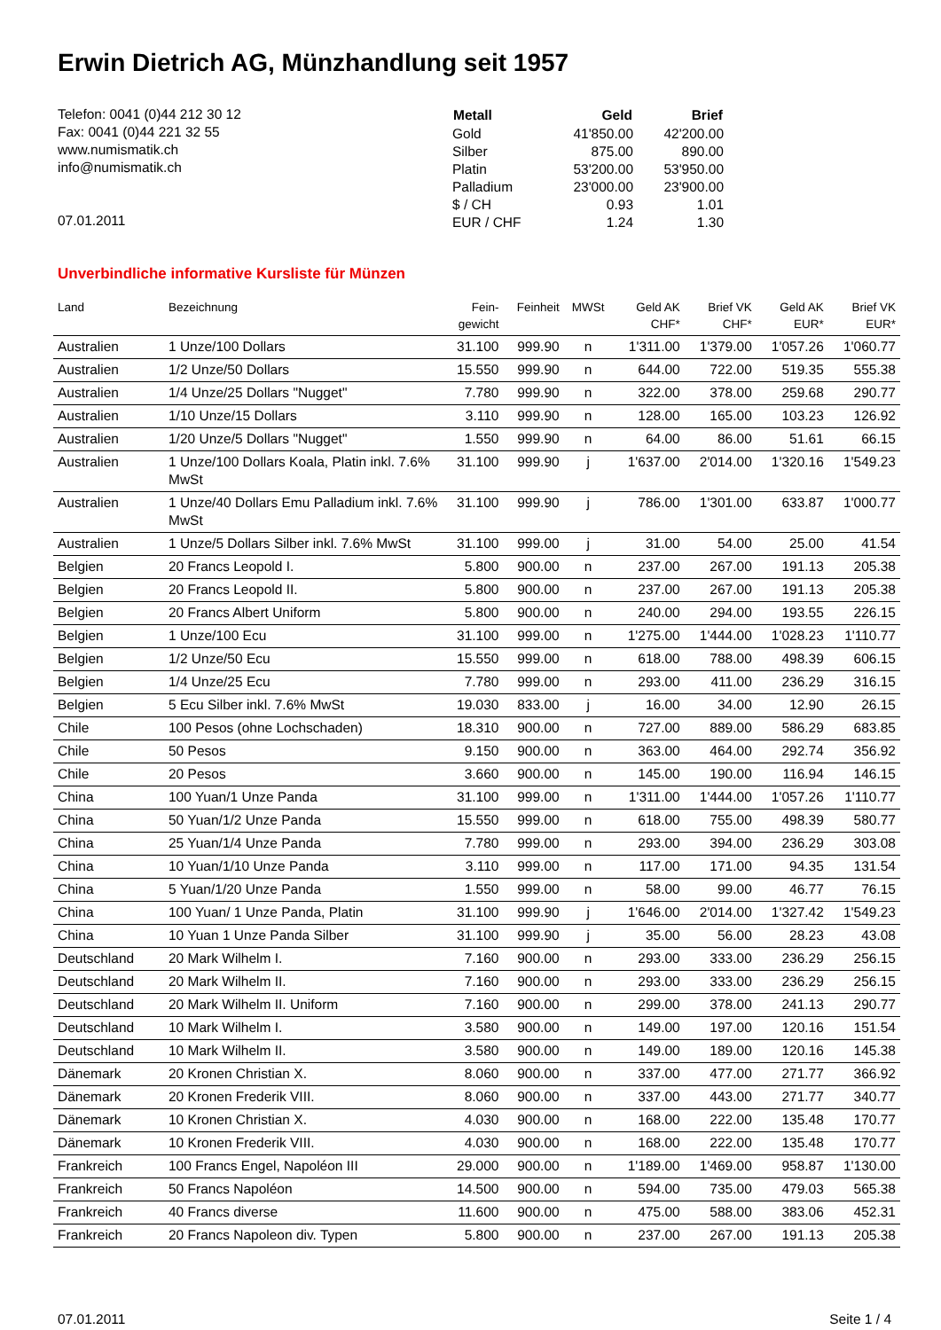Erwin Dietrich AG, Münzhandlung seit 1957
Telefon: 0041 (0)44 212 30 12
Fax: 0041 (0)44 221 32 55
www.numismatik.ch
info@numismatik.ch
07.01.2011
| Metall | Geld | Brief |
| --- | --- | --- |
| Gold | 41'850.00 | 42'200.00 |
| Silber | 875.00 | 890.00 |
| Platin | 53'200.00 | 53'950.00 |
| Palladium | 23'000.00 | 23'900.00 |
| $ / CH | 0.93 | 1.01 |
| EUR / CHF | 1.24 | 1.30 |
Unverbindliche informative Kursliste für Münzen
| Land | Bezeichnung | Fein- gewicht | Feinheit | MWSt | Geld AK CHF* | Brief VK CHF* | Geld AK EUR* | Brief VK EUR* |
| --- | --- | --- | --- | --- | --- | --- | --- | --- |
| Australien | 1 Unze/100 Dollars | 31.100 | 999.90 | n | 1'311.00 | 1'379.00 | 1'057.26 | 1'060.77 |
| Australien | 1/2 Unze/50 Dollars | 15.550 | 999.90 | n | 644.00 | 722.00 | 519.35 | 555.38 |
| Australien | 1/4 Unze/25 Dollars "Nugget" | 7.780 | 999.90 | n | 322.00 | 378.00 | 259.68 | 290.77 |
| Australien | 1/10 Unze/15 Dollars | 3.110 | 999.90 | n | 128.00 | 165.00 | 103.23 | 126.92 |
| Australien | 1/20 Unze/5 Dollars "Nugget" | 1.550 | 999.90 | n | 64.00 | 86.00 | 51.61 | 66.15 |
| Australien | 1 Unze/100 Dollars Koala, Platin inkl. 7.6% MwSt | 31.100 | 999.90 | j | 1'637.00 | 2'014.00 | 1'320.16 | 1'549.23 |
| Australien | 1 Unze/40 Dollars Emu Palladium inkl. 7.6% MwSt | 31.100 | 999.90 | j | 786.00 | 1'301.00 | 633.87 | 1'000.77 |
| Australien | 1 Unze/5 Dollars Silber inkl. 7.6% MwSt | 31.100 | 999.00 | j | 31.00 | 54.00 | 25.00 | 41.54 |
| Belgien | 20 Francs Leopold I. | 5.800 | 900.00 | n | 237.00 | 267.00 | 191.13 | 205.38 |
| Belgien | 20 Francs Leopold II. | 5.800 | 900.00 | n | 237.00 | 267.00 | 191.13 | 205.38 |
| Belgien | 20 Francs Albert Uniform | 5.800 | 900.00 | n | 240.00 | 294.00 | 193.55 | 226.15 |
| Belgien | 1 Unze/100 Ecu | 31.100 | 999.00 | n | 1'275.00 | 1'444.00 | 1'028.23 | 1'110.77 |
| Belgien | 1/2 Unze/50 Ecu | 15.550 | 999.00 | n | 618.00 | 788.00 | 498.39 | 606.15 |
| Belgien | 1/4 Unze/25 Ecu | 7.780 | 999.00 | n | 293.00 | 411.00 | 236.29 | 316.15 |
| Belgien | 5 Ecu Silber inkl. 7.6% MwSt | 19.030 | 833.00 | j | 16.00 | 34.00 | 12.90 | 26.15 |
| Chile | 100 Pesos (ohne Lochschaden) | 18.310 | 900.00 | n | 727.00 | 889.00 | 586.29 | 683.85 |
| Chile | 50 Pesos | 9.150 | 900.00 | n | 363.00 | 464.00 | 292.74 | 356.92 |
| Chile | 20 Pesos | 3.660 | 900.00 | n | 145.00 | 190.00 | 116.94 | 146.15 |
| China | 100 Yuan/1 Unze Panda | 31.100 | 999.00 | n | 1'311.00 | 1'444.00 | 1'057.26 | 1'110.77 |
| China | 50 Yuan/1/2 Unze Panda | 15.550 | 999.00 | n | 618.00 | 755.00 | 498.39 | 580.77 |
| China | 25 Yuan/1/4 Unze Panda | 7.780 | 999.00 | n | 293.00 | 394.00 | 236.29 | 303.08 |
| China | 10 Yuan/1/10 Unze Panda | 3.110 | 999.00 | n | 117.00 | 171.00 | 94.35 | 131.54 |
| China | 5 Yuan/1/20 Unze Panda | 1.550 | 999.00 | n | 58.00 | 99.00 | 46.77 | 76.15 |
| China | 100 Yuan/ 1 Unze Panda, Platin | 31.100 | 999.90 | j | 1'646.00 | 2'014.00 | 1'327.42 | 1'549.23 |
| China | 10 Yuan 1 Unze Panda Silber | 31.100 | 999.90 | j | 35.00 | 56.00 | 28.23 | 43.08 |
| Deutschland | 20 Mark Wilhelm I. | 7.160 | 900.00 | n | 293.00 | 333.00 | 236.29 | 256.15 |
| Deutschland | 20 Mark Wilhelm II. | 7.160 | 900.00 | n | 293.00 | 333.00 | 236.29 | 256.15 |
| Deutschland | 20 Mark Wilhelm II. Uniform | 7.160 | 900.00 | n | 299.00 | 378.00 | 241.13 | 290.77 |
| Deutschland | 10 Mark Wilhelm I. | 3.580 | 900.00 | n | 149.00 | 197.00 | 120.16 | 151.54 |
| Deutschland | 10 Mark Wilhelm II. | 3.580 | 900.00 | n | 149.00 | 189.00 | 120.16 | 145.38 |
| Dänemark | 20 Kronen Christian X. | 8.060 | 900.00 | n | 337.00 | 477.00 | 271.77 | 366.92 |
| Dänemark | 20 Kronen Frederik VIII. | 8.060 | 900.00 | n | 337.00 | 443.00 | 271.77 | 340.77 |
| Dänemark | 10 Kronen Christian X. | 4.030 | 900.00 | n | 168.00 | 222.00 | 135.48 | 170.77 |
| Dänemark | 10 Kronen Frederik VIII. | 4.030 | 900.00 | n | 168.00 | 222.00 | 135.48 | 170.77 |
| Frankreich | 100 Francs Engel, Napoléon III | 29.000 | 900.00 | n | 1'189.00 | 1'469.00 | 958.87 | 1'130.00 |
| Frankreich | 50 Francs Napoléon | 14.500 | 900.00 | n | 594.00 | 735.00 | 479.03 | 565.38 |
| Frankreich | 40 Francs diverse | 11.600 | 900.00 | n | 475.00 | 588.00 | 383.06 | 452.31 |
| Frankreich | 20 Francs Napoleon div. Typen | 5.800 | 900.00 | n | 237.00 | 267.00 | 191.13 | 205.38 |
07.01.2011 Seite 1 / 4